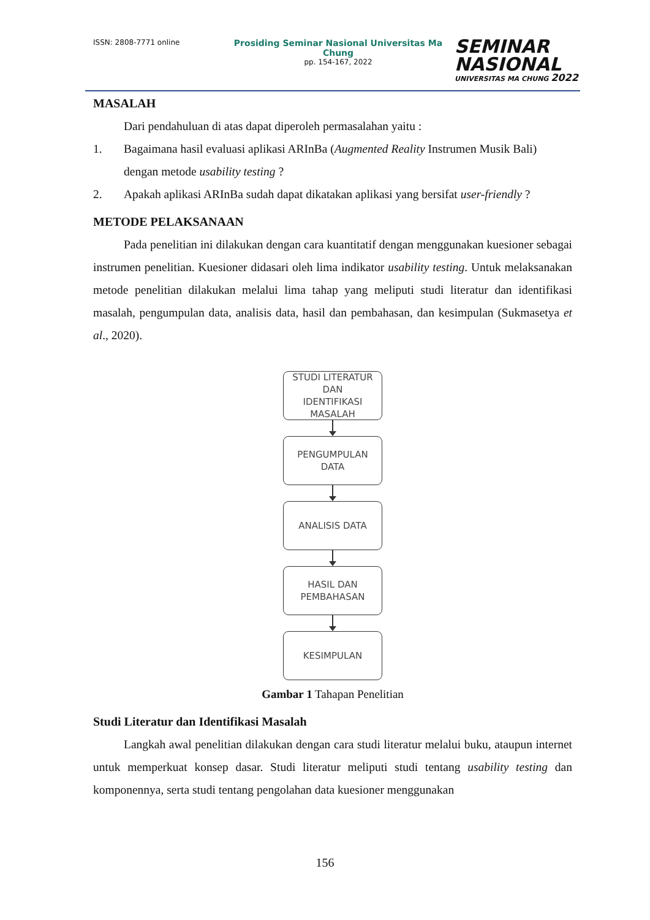ISSN: 2808-7771 online
Prosiding Seminar Nasional Universitas Ma Chung
pp. 154-167, 2022
SEMINAR
NASIONAL
UNIVERSITAS MA CHUNG 2022
MASALAH
Dari pendahuluan di atas dapat diperoleh permasalahan yaitu :
1. Bagaimana hasil evaluasi aplikasi ARInBa (Augmented Reality Instrumen Musik Bali) dengan metode usability testing ?
2. Apakah aplikasi ARInBa sudah dapat dikatakan aplikasi yang bersifat user-friendly ?
METODE PELAKSANAAN
Pada penelitian ini dilakukan dengan cara kuantitatif dengan menggunakan kuesioner sebagai instrumen penelitian. Kuesioner didasari oleh lima indikator usability testing. Untuk melaksanakan metode penelitian dilakukan melalui lima tahap yang meliputi studi literatur dan identifikasi masalah, pengumpulan data, analisis data, hasil dan pembahasan, dan kesimpulan (Sukmasetya et al., 2020).
STUDI LITERATUR
DAN
IDENTIFIKASI
MASALAH
PENGUMPULAN
DATA
ANALISIS DATA
HASIL DAN
PEMBAHASAN
KESIMPULAN
Gambar 1 Tahapan Penelitian
Studi Literatur dan Identifikasi Masalah
Langkah awal penelitian dilakukan dengan cara studi literatur melalui buku, ataupun internet untuk memperkuat konsep dasar. Studi literatur meliputi studi tentang usability testing dan komponennya, serta studi tentang pengolahan data kuesioner menggunakan
156